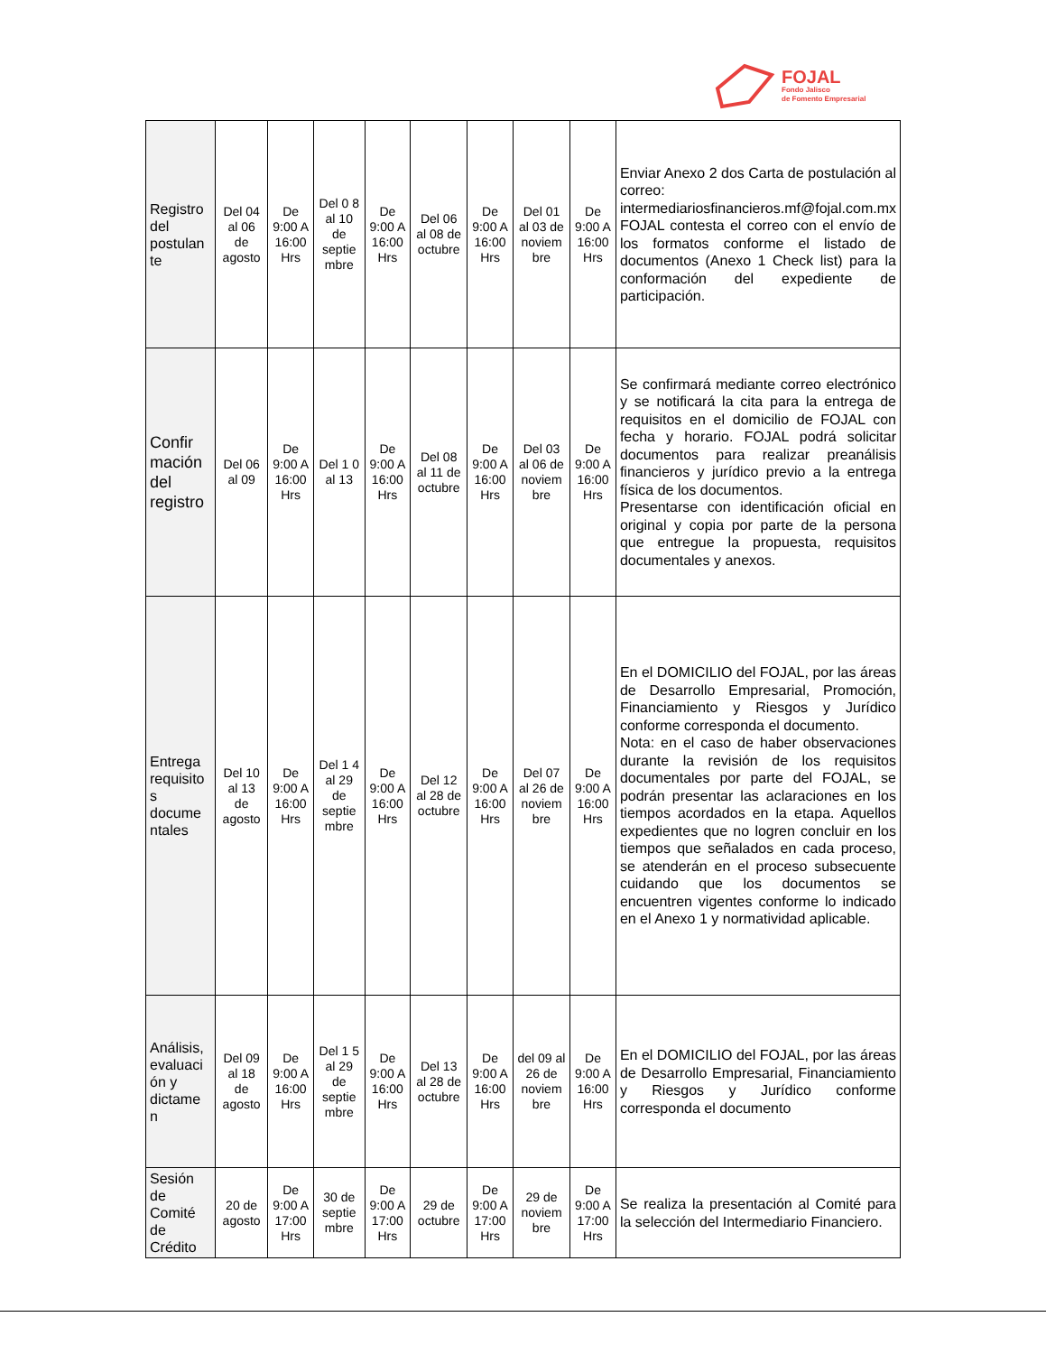FOJAL
Fondo Jalisco
de Fomento Empresarial
| Registro del postulan te | Del 04 al 06 de agosto | De 9:00 A 16:00 Hrs | Del 0 8 al 10 de septie mbre | De 9:00 A 16:00 Hrs | Del 06 al 08 de octubre | De 9:00 A 16:00 Hrs | Del 01 al 03 de noviem bre | De 9:00 A 16:00 Hrs | Enviar Anexo 2 dos Carta de postulación al correo: intermediariosfinancieros.mf@fojal.com.mx FOJAL contesta el correo con el envío de los formatos conforme el listado de documentos (Anexo 1 Check list) para la conformación del expediente de participación. |
| Confir mación del registro | Del 06 al 09 | De 9:00 A 16:00 Hrs | Del 1 0 al 13 | De 9:00 A 16:00 Hrs | Del 08 al 11 de octubre | De 9:00 A 16:00 Hrs | Del 03 al 06 de noviem bre | De 9:00 A 16:00 Hrs | Se confirmará mediante correo electrónico y se notificará la cita para la entrega de requisitos en el domicilio de FOJAL con fecha y horario. FOJAL podrá solicitar documentos para realizar preanálisis financieros y jurídico previo a la entrega física de los documentos. Presentarse con identificación oficial en original y copia por parte de la persona que entregue la propuesta, requisitos documentales y anexos. |
| Entrega requisito s docume ntales | Del 10 al 13 de agosto | De 9:00 A 16:00 Hrs | Del 1 4 al 29 de septie mbre | De 9:00 A 16:00 Hrs | Del 12 al 28 de octubre | De 9:00 A 16:00 Hrs | Del 07 al 26 de noviem bre | De 9:00 A 16:00 Hrs | En el DOMICILIO del FOJAL, por las áreas de Desarrollo Empresarial, Promoción, Financiamiento y Riesgos y Jurídico conforme corresponda el documento. Nota: en el caso de haber observaciones durante la revisión de los requisitos documentales por parte del FOJAL, se podrán presentar las aclaraciones en los tiempos acordados en la etapa. Aquellos expedientes que no logren concluir en los tiempos que señalados en cada proceso, se atenderán en el proceso subsecuente cuidando que los documentos se encuentren vigentes conforme lo indicado en el Anexo 1 y normatividad aplicable. |
| Análisis, evaluaci ón y dictame n | Del 09 al 18 de agosto | De 9:00 A 16:00 Hrs | Del 1 5 al 29 de septie mbre | De 9:00 A 16:00 Hrs | Del 13 al 28 de octubre | De 9:00 A 16:00 Hrs | del 09 al 26 de noviem bre | De 9:00 A 16:00 Hrs | En el DOMICILIO del FOJAL, por las áreas de Desarrollo Empresarial, Financiamiento y Riesgos y Jurídico conforme corresponda el documento |
| Sesión de Comité de Crédito | 20 de agosto | De 9:00 A 17:00 Hrs | 30 de septie mbre | De 9:00 A 17:00 Hrs | 29 de octubre | De 9:00 A 17:00 Hrs | 29 de noviem bre | De 9:00 A 17:00 Hrs | Se realiza la presentación al Comité para la selección del Intermediario Financiero. |